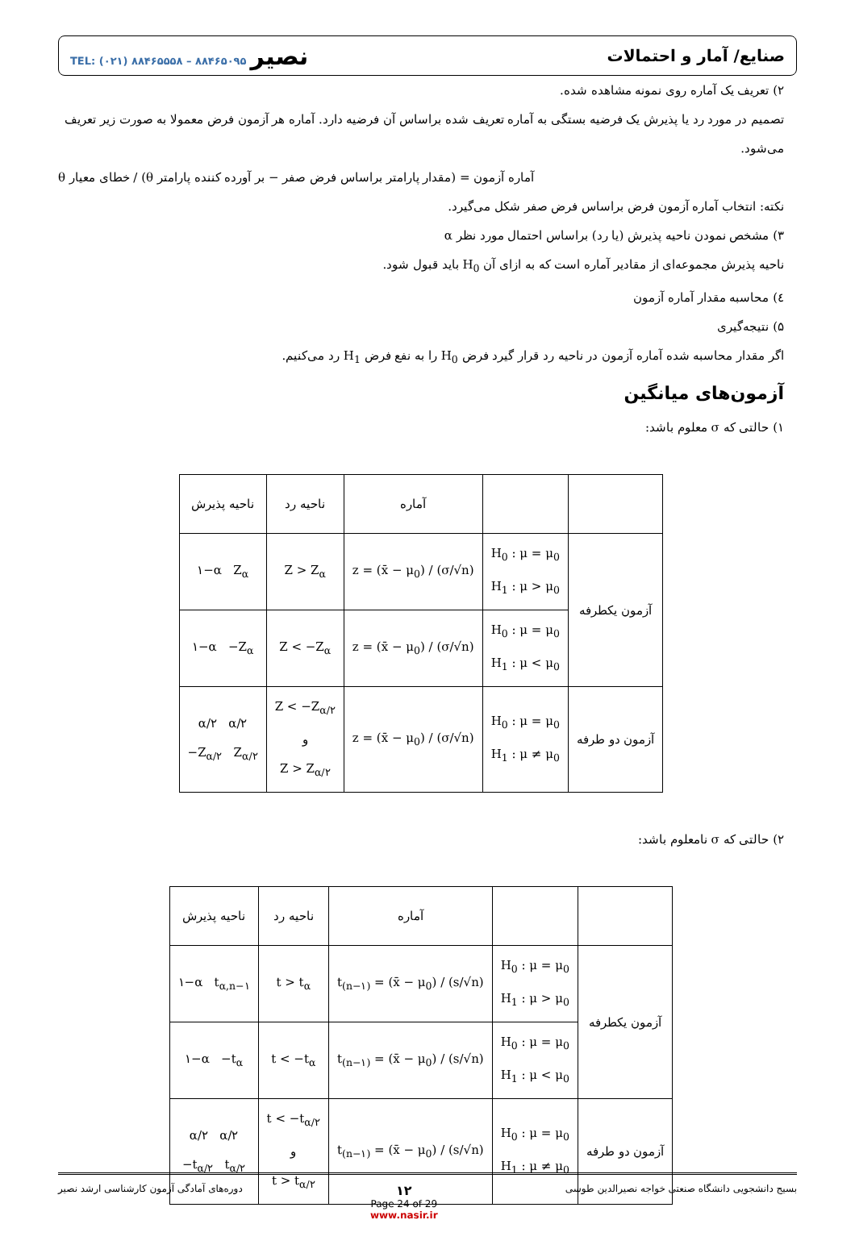صنایع/ آمار و احتمالات نصیر TEL: (۰۲۱) ۸۸۴۶۵۵۵۸ – ۸۸۴۶۵۰۹۵
۲) تعریف یک آماره روی نمونه مشاهده شده.
تصمیم در مورد رد یا پذیرش یک فرضیه بستگی به آماره تعریف شده براساس آن فرضیه دارد. آماره هر آزمون فرض معمولا به صورت زیر تعریف می‌شود.
آماره آزمون = (مقدار پارامتر براساس فرض صفر − بر آورده کننده پارامتر θ) / خطای معیار θ
نکته: انتخاب آماره آزمون فرض براساس فرض صفر شکل می‌گیرد.
۳) مشخص نمودن ناحیه پذیرش (یا رد) براساس احتمال مورد نظر α
ناحیه پذیرش مجموعه‌ای از مقادیر آماره است که به ازای آن H<sub>0</sub> باید قبول شود.
٤) محاسبه مقدار آماره آزمون
۵) نتیجه‌گیری
اگر مقدار محاسبه شده آماره آزمون در ناحیه رد قرار گیرد فرض H<sub>0</sub> را به نفع فرض H<sub>1</sub> رد می‌کنیم.
آزمون‌های میانگین
۱) حالتی که σ معلوم باشد:
| | | آماره | ناحیه رد | ناحیه پذیرش |
| --- | --- | --- | --- | --- |
| آزمون یکطرفه | H<sub>0</sub> : μ = μ<sub>0</sub> H<sub>1</sub> : μ > μ<sub>0</sub> | z = (x̄ − μ<sub>0</sub>) / (σ/√n) | Z > Z<sub>α</sub> | ۱−α Z<sub>α</sub> |
| | H<sub>0</sub> : μ = μ<sub>0</sub> H<sub>1</sub> : μ < μ<sub>0</sub> | z = (x̄ − μ<sub>0</sub>) / (σ/√n) | Z < −Z<sub>α</sub> | ۱−α −Z<sub>α</sub> |
| آزمون دو طرفه | H<sub>0</sub> : μ = μ<sub>0</sub> H<sub>1</sub> : μ ≠ μ<sub>0</sub> | z = (x̄ − μ<sub>0</sub>) / (σ/√n) | Z < −Z<sub>α/۲</sub> و Z > Z<sub>α/۲</sub> | α/۲ α/۲ −Z<sub>α/۲</sub> Z<sub>α/۲</sub> |
۲) حالتی که σ نامعلوم باشد:
| | | آماره | ناحیه رد | ناحیه پذیرش |
| --- | --- | --- | --- | --- |
| آزمون یکطرفه | H<sub>0</sub> : μ = μ<sub>0</sub> H<sub>1</sub> : μ > μ<sub>0</sub> | t<sub>(n−۱)</sub> = (x̄ − μ<sub>0</sub>) / (s/√n) | t > t<sub>α</sub> | ۱−α t<sub>α,n−۱</sub> |
| | H<sub>0</sub> : μ = μ<sub>0</sub> H<sub>1</sub> : μ < μ<sub>0</sub> | t<sub>(n−۱)</sub> = (x̄ − μ<sub>0</sub>) / (s/√n) | t < −t<sub>α</sub> | ۱−α −t<sub>α</sub> |
| آزمون دو طرفه | H<sub>0</sub> : μ = μ<sub>0</sub> H<sub>1</sub> : μ ≠ μ<sub>0</sub> | t<sub>(n−۱)</sub> = (x̄ − μ<sub>0</sub>) / (s/√n) | t < −t<sub>α/۲</sub> و t > t<sub>α/۲</sub> | α/۲ α/۲ −t<sub>α/۲</sub> t<sub>α/۲</sub> |
بسیج دانشجویی دانشگاه صنعتی خواجه نصیرالدین طوسی ۱۲
Page 24 of 29
www.nasir.ir دوره‌های آمادگی آزمون کارشناسی ارشد نصیر